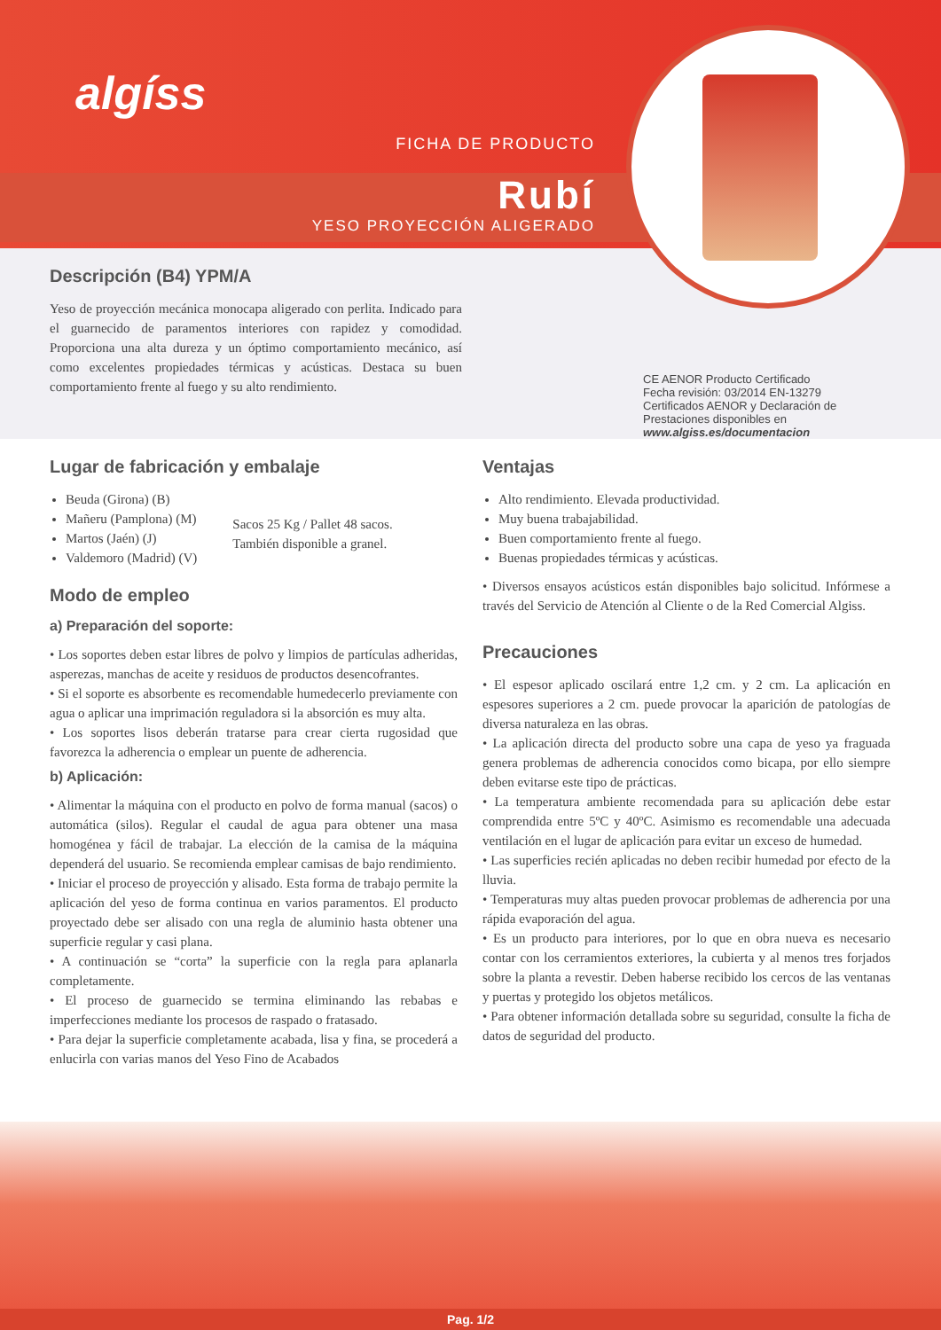algíss
FICHA DE PRODUCTO
Rubí
YESO PROYECCIÓN ALIGERADO
Descripción (B4) YPM/A
Yeso de proyección mecánica monocapa aligerado con perlita. Indicado para el guarnecido de paramentos interiores con rapidez y comodidad. Proporciona una alta dureza y un óptimo comportamiento mecánico, así como excelentes propiedades térmicas y acústicas. Destaca su buen comportamiento frente al fuego y su alto rendimiento.
CE AENOR Producto Certificado
Fecha revisión: 03/2014 EN-13279
Certificados AENOR y Declaración de Prestaciones disponibles en www.algiss.es/documentacion
Lugar de fabricación y embalaje
Beuda (Girona) (B)
Mañeru (Pamplona) (M)
Martos (Jaén) (J)
Valdemoro (Madrid) (V)
Sacos 25 Kg / Pallet 48 sacos.
También disponible a granel.
Modo de empleo
a) Preparación del soporte:
• Los soportes deben estar libres de polvo y limpios de partículas adheridas, asperezas, manchas de aceite y residuos de productos desencofrantes.
• Si el soporte es absorbente es recomendable humedecerlo previamente con agua o aplicar una imprimación reguladora si la absorción es muy alta.
• Los soportes lisos deberán tratarse para crear cierta rugosidad que favorezca la adherencia o emplear un puente de adherencia.
b) Aplicación:
• Alimentar la máquina con el producto en polvo de forma manual (sacos) o automática (silos). Regular el caudal de agua para obtener una masa homogénea y fácil de trabajar. La elección de la camisa de la máquina dependerá del usuario. Se recomienda emplear camisas de bajo rendimiento.
• Iniciar el proceso de proyección y alisado. Esta forma de trabajo permite la aplicación del yeso de forma continua en varios paramentos. El producto proyectado debe ser alisado con una regla de aluminio hasta obtener una superficie regular y casi plana.
• A continuación se “corta” la superficie con la regla para aplanarla completamente.
• El proceso de guarnecido se termina eliminando las rebabas e imperfecciones mediante los procesos de raspado o fratasado.
• Para dejar la superficie completamente acabada, lisa y fina, se procederá a enlucirla con varias manos del Yeso Fino de Acabados
Ventajas
Alto rendimiento. Elevada productividad.
Muy buena trabajabilidad.
Buen comportamiento frente al fuego.
Buenas propiedades térmicas y acústicas.
• Diversos ensayos acústicos están disponibles bajo solicitud. Infórmese a través del Servicio de Atención al Cliente o de la Red Comercial Algiss.
Precauciones
• El espesor aplicado oscilará entre 1,2 cm. y 2 cm. La aplicación en espesores superiores a 2 cm. puede provocar la aparición de patologías de diversa naturaleza en las obras.
• La aplicación directa del producto sobre una capa de yeso ya fraguada genera problemas de adherencia conocidos como bicapa, por ello siempre deben evitarse este tipo de prácticas.
• La temperatura ambiente recomendada para su aplicación debe estar comprendida entre 5ºC y 40ºC. Asimismo es recomendable una adecuada ventilación en el lugar de aplicación para evitar un exceso de humedad.
• Las superficies recién aplicadas no deben recibir humedad por efecto de la lluvia.
• Temperaturas muy altas pueden provocar problemas de adherencia por una rápida evaporación del agua.
• Es un producto para interiores, por lo que en obra nueva es necesario contar con los cerramientos exteriores, la cubierta y al menos tres forjados sobre la planta a revestir. Deben haberse recibido los cercos de las ventanas y puertas y protegido los objetos metálicos.
• Para obtener información detallada sobre su seguridad, consulte la ficha de datos de seguridad del producto.
Pag. 1/2